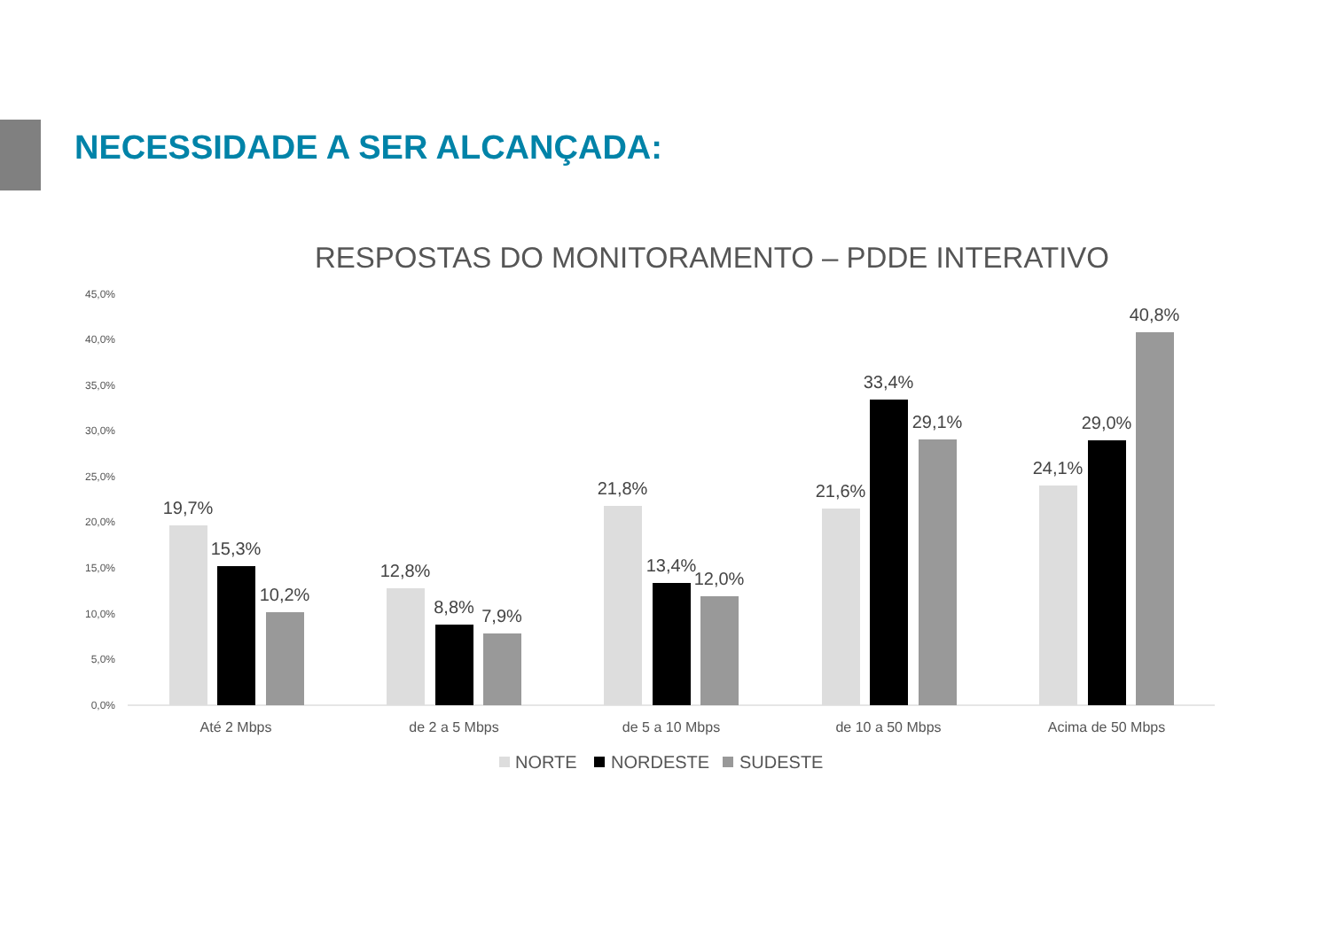NECESSIDADE A SER ALCANÇADA:
RESPOSTAS DO MONITORAMENTO – PDDE INTERATIVO
45,0%
40,0%
35,0%
30,0%
25,0%
20,0%
15,0%
10,0%
5,0%
0,0%
19,7%
15,3%
10,2%
12,8%
8,8%
7,9%
21,8%
13,4%
12,0%
21,6%
33,4%
29,1%
24,1%
29,0%
40,8%
Até 2 Mbps
de 2 a 5 Mbps
de 5 a 10 Mbps
de 10 a 50 Mbps
Acima de 50 Mbps
NORTE
NORDESTE
SUDESTE